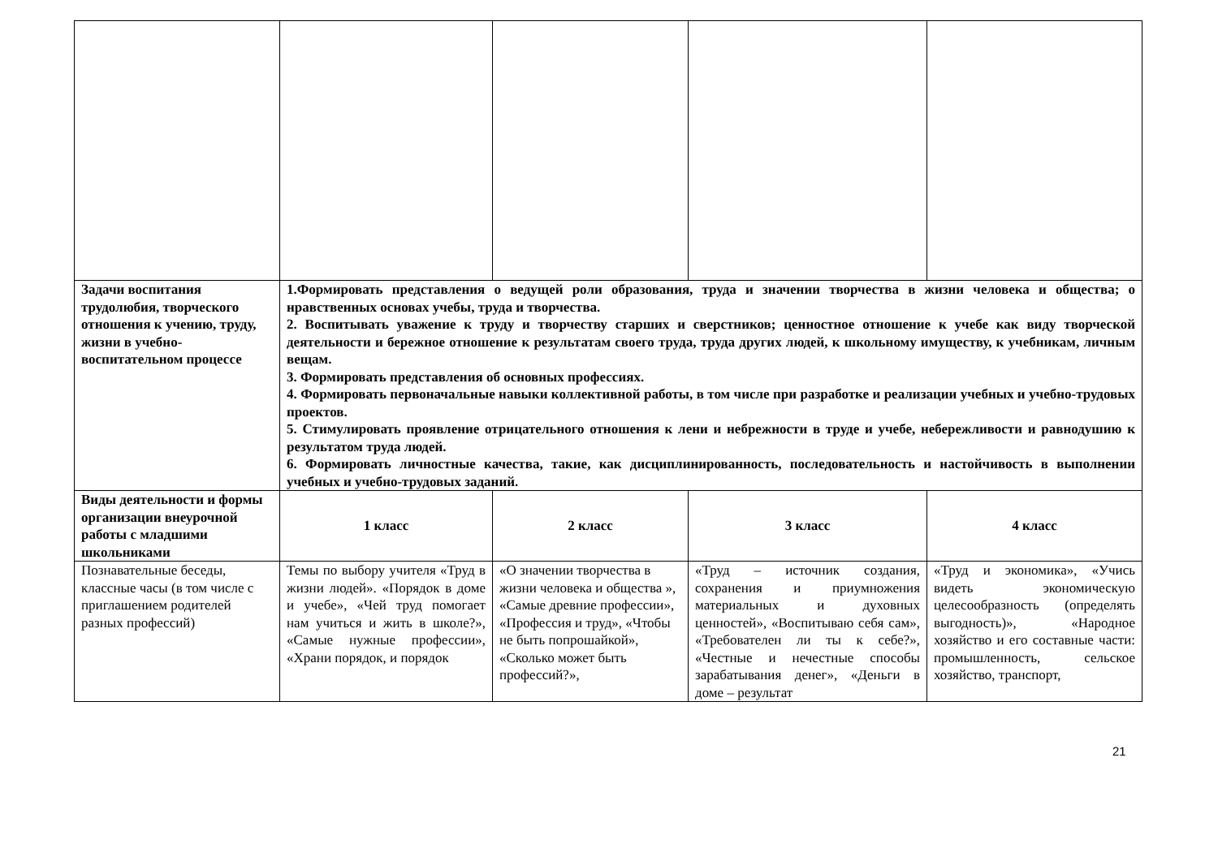| Задачи воспитания трудолюбия, творческого отношения к учению, труду, жизни в учебно-воспитательном процессе | 1.Формировать представления о ведущей роли образования, труда и значении творчества в жизни человека и общества; о нравственных основах учебы, труда и творчества. 2. Воспитывать уважение к труду и творчеству старших и сверстников; ценностное отношение к учебе как виду творческой деятельности и бережное отношение к результатам своего труда, труда других людей, к школьному имуществу, к учебникам, личным вещам. 3. Формировать представления об основных профессиях. 4. Формировать первоначальные навыки коллективной работы, в том числе при разработке и реализации учебных и учебно-трудовых проектов. 5. Стимулировать проявление отрицательного отношения к лени и небрежности в труде и учебе, небережливости и равнодушию к результатом труда людей. 6. Формировать личностные качества, такие, как дисциплинированность, последовательность и настойчивость в выполнении учебных и учебно-трудовых заданий. | | | |
| Виды деятельности и формы организации внеурочной работы с младшими школьниками | 1 класс | 2 класс | 3 класс | 4 класс |
| Познавательные беседы, классные часы (в том числе с приглашением родителей разных профессий) | Темы по выбору учителя «Труд в жизни людей». «Порядок в доме и учебе», «Чей труд помогает нам учиться и жить в школе?», «Самые нужные профессии», «Храни порядок, и порядок | «О значении творчества в жизни человека и общества », «Самые древние профессии», «Профессия и труд», «Чтобы не быть попрошайкой», «Сколько может быть профессий?», | «Труд – источник создания, сохранения и приумножения материальных и духовных ценностей», «Воспитываю себя сам», «Требователен ли ты к себе?», «Честные и нечестные способы зарабатывания денег», «Деньги в доме – результат | «Труд и экономика», «Учись видеть экономическую целесообразность (определять выгодность)», «Народное хозяйство и его составные части: промышленность, сельское хозяйство, транспорт, |
21